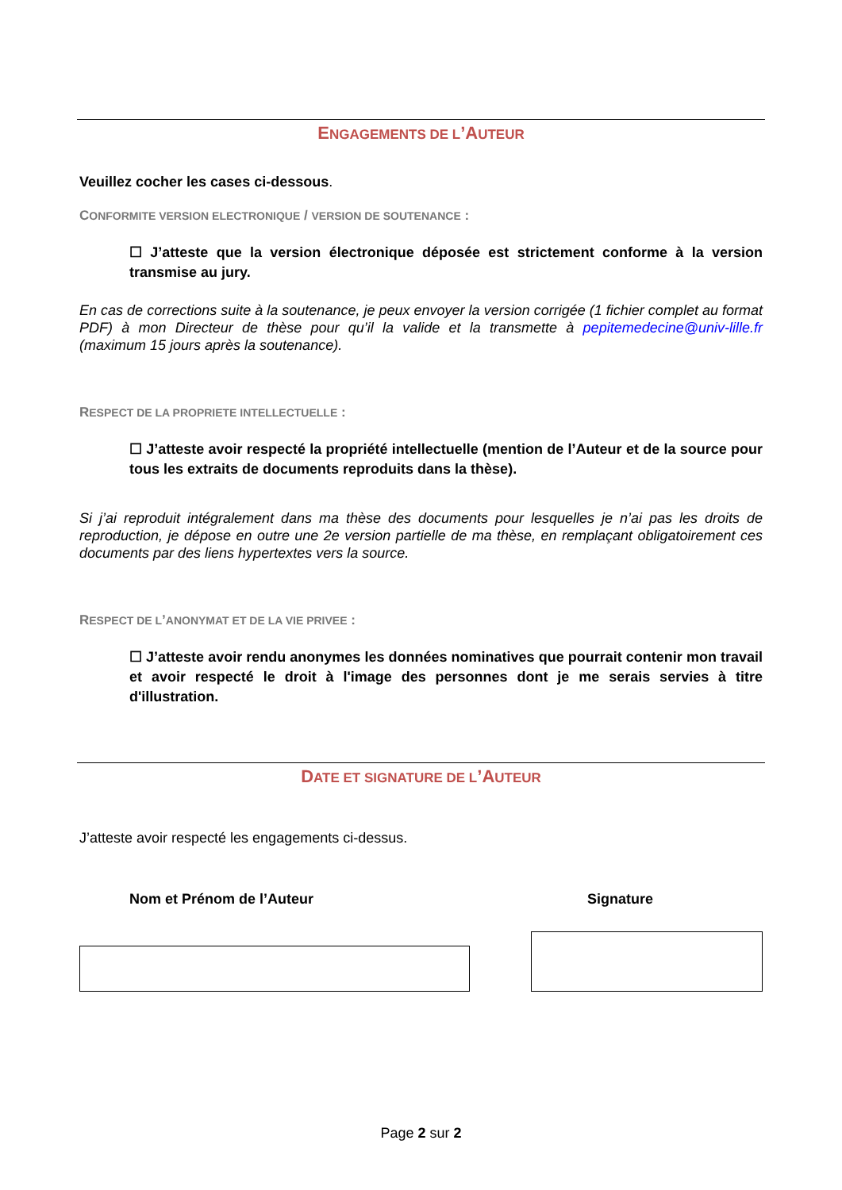ENGAGEMENTS DE L’AUTEUR
Veuillez cocher les cases ci-dessous.
CONFORMITE VERSION ELECTRONIQUE / VERSION DE SOUTENANCE :
☐ J’atteste que la version électronique déposée est strictement conforme à la version transmise au jury.
En cas de corrections suite à la soutenance, je peux envoyer la version corrigée (1 fichier complet au format PDF) à mon Directeur de thèse pour qu’il la valide et la transmette à pepitemedecine@univ-lille.fr (maximum 15 jours après la soutenance).
RESPECT DE LA PROPRIETE INTELLECTUELLE :
☐ J’atteste avoir respecté la propriété intellectuelle (mention de l’Auteur et de la source pour tous les extraits de documents reproduits dans la thèse).
Si j’ai reproduit intégralement dans ma thèse des documents pour lesquelles je n’ai pas les droits de reproduction, je dépose en outre une 2e version partielle de ma thèse, en remplaçant obligatoirement ces documents par des liens hypertextes vers la source.
RESPECT DE L’ANONYMAT ET DE LA VIE PRIVEE :
☐ J’atteste avoir rendu anonymes les données nominatives que pourrait contenir mon travail et avoir respecté le droit à l'image des personnes dont je me serais servies à titre d'illustration.
DATE ET SIGNATURE DE L’AUTEUR
J’atteste avoir respecté les engagements ci-dessus.
Nom et Prénom de l’Auteur Signature
Page 2 sur 2